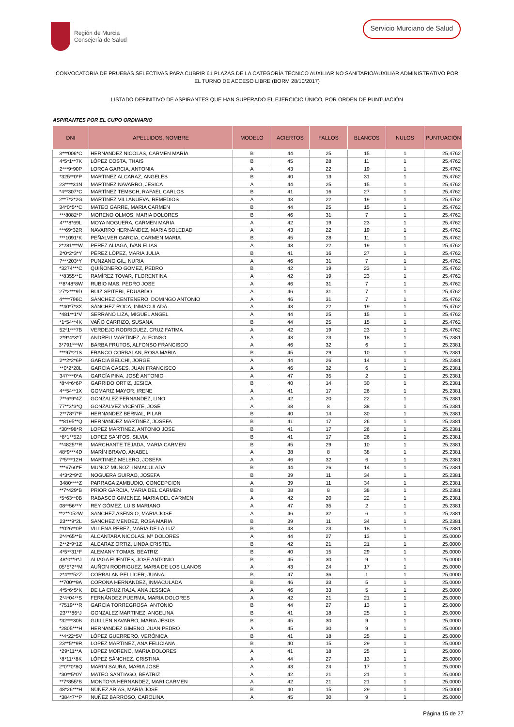Región de Murcia
Consejería de Salud
Servicio Murciano de Salud
CONVOCATORIA DE PRUEBAS SELECTIVAS PARA CUBRIR 61 PLAZAS DE LA CATEGORÍA TÉCNICO AUXILIAR NO SANITARIO/AUXILIAR ADMINISTRATIVO POR EL TURNO DE ACCESO LIBRE (BORM 28/10/2017)
LISTADO DEFINITIVO DE ASPIRANTES QUE HAN SUPERADO EL EJERCICIO ÚNICO, POR ORDEN DE PUNTUACIÓN
ASPIRANTES POR EL CUPO ORDINARIO
| DNI | APELLIDOS, NOMBRE | MODELO | ACIERTOS | FALLOS | BLANCOS | NULOS | PUNTUACIÓN |
| --- | --- | --- | --- | --- | --- | --- | --- |
| 3***006*C | HERNANDEZ NICOLAS, CARMEN MARÍA | B | 44 | 25 | 15 | 1 | 25,4762 |
| 4*5*1**7K | LÓPEZ COSTA, THAIS | B | 45 | 28 | 11 | 1 | 25,4762 |
| 2***9*90P | LORCA GARCIA, ANTONIA | A | 43 | 22 | 19 | 1 | 25,4762 |
| *325**0*P | MARTINEZ ALCARAZ, ANGELES | B | 40 | 13 | 31 | 1 | 25,4762 |
| 23****31N | MARTINEZ NAVARRO, JESICA | A | 44 | 25 | 15 | 1 | 25,4762 |
| *4**307*C | MARTÍNEZ TEMSCH, RAFAEL CARLOS | B | 41 | 16 | 27 | 1 | 25,4762 |
| 2**7*2*2G | MARTÍNEZ VILLANUEVA, REMEDIOS | A | 43 | 22 | 19 | 1 | 25,4762 |
| 34*0*5**C | MATEO GARRE, MARIA CARMEN | B | 44 | 25 | 15 | 1 | 25,4762 |
| ***8082*P | MORENO OLMOS, MARIA DOLORES | B | 46 | 31 | 7 | 1 | 25,4762 |
| 4***8*69L | MOYA NOGUERA, CARMEN MARIA | A | 42 | 19 | 23 | 1 | 25,4762 |
| ***69*32R | NAVARRO HERNÁNDEZ, MARIA SOLEDAD | A | 43 | 22 | 19 | 1 | 25,4762 |
| ***1091*K | PEÑALVER GARCIA, CARMEN MARIA | B | 45 | 28 | 11 | 1 | 25,4762 |
| 2*281***W | PEREZ ALIAGA, IVAN ELIAS | A | 43 | 22 | 19 | 1 | 25,4762 |
| 2*0*2*3*Y | PÉREZ LÓPEZ, MARIA JULIA | B | 41 | 16 | 27 | 1 | 25,4762 |
| 7***203*Y | PUNZANO GIL, NURIA | A | 46 | 31 | 7 | 1 | 25,4762 |
| *3274***C | QUIÑONERO GOMEZ, PEDRO | B | 42 | 19 | 23 | 1 | 25,4762 |
| **8355**E | RAMÍREZ TOVAR, FLORENTINA | A | 42 | 19 | 23 | 1 | 25,4762 |
| **8*48*8W | RUBIO MAS, PEDRO JOSE | A | 46 | 31 | 7 | 1 | 25,4762 |
| 27*2***9D | RUIZ SPITERI, EDUARDO | A | 46 | 31 | 7 | 1 | 25,4762 |
| 4****796C | SÁNCHEZ CENTENERO, DOMINGO ANTONIO | A | 46 | 31 | 7 | 1 | 25,4762 |
| **40*7*3X | SÁNCHEZ ROCA, INMACULADA | A | 43 | 22 | 19 | 1 | 25,4762 |
| *481**1*V | SERRANO LIZA, MIGUEL ANGEL | A | 44 | 25 | 15 | 1 | 25,4762 |
| *1*54**4K | VAÑO CARRIZO, SUSANA | B | 44 | 25 | 15 | 1 | 25,4762 |
| 52*1***7B | VERDEJO RODRIGUEZ, CRUZ FATIMA | A | 42 | 19 | 23 | 1 | 25,4762 |
| 2*9*4*3*T | ANDREU MARTINEZ, ALFONSO | A | 43 | 23 | 18 | 1 | 25,2381 |
| 3*791***W | BARBA FRUTOS, ALFONSO FRANCISCO | A | 46 | 32 | 6 | 1 | 25,2381 |
| ***97*21S | FRANCO CORBALAN, ROSA MARIA | B | 45 | 29 | 10 | 1 | 25,2381 |
| 2**2*2*6P | GARCIA BELCHI, JORGE | A | 44 | 26 | 14 | 1 | 25,2381 |
| **0*2*20L | GARCIA CASES, JUAN FRANCISCO | A | 46 | 32 | 6 | 1 | 25,2381 |
| 347***0*A | GARCÍA PINA, JOSÉ ANTONIO | A | 47 | 35 | 2 | 1 | 25,2381 |
| *8*4*6*6P | GARRIDO ORTIZ, JESICA | B | 40 | 14 | 30 | 1 | 25,2381 |
| 4**54**1X | GOMARIZ MAYOR, IRENE | A | 41 | 17 | 26 | 1 | 25,2381 |
| 7**6*9*4Z | GONZALEZ FERNANDEZ, LINO | A | 42 | 20 | 22 | 1 | 25,2381 |
| 77**3*3*Q | GONZÁLVEZ VICENTE, JOSÉ | A | 38 | 8 | 38 | 1 | 25,2381 |
| 2**78*7*F | HERNANDEZ BERNAL, PILAR | B | 40 | 14 | 30 | 1 | 25,2381 |
| **8195**Q | HERNANDEZ MARTINEZ, JOSEFA | B | 41 | 17 | 26 | 1 | 25,2381 |
| *30**98*R | LOPEZ MARTINEZ, ANTONIO JOSE | B | 41 | 17 | 26 | 1 | 25,2381 |
| *8*1**52J | LOPEZ SANTOS, SILVIA | B | 41 | 17 | 26 | 1 | 25,2381 |
| **4825**R | MARCHANTE TEJADA, MARIA CARMEN | B | 45 | 29 | 10 | 1 | 25,2381 |
| 48*9***4D | MARÍN BRAVO, ANABEL | A | 38 | 8 | 38 | 1 | 25,2381 |
| 7*5***12H | MARTINEZ MELERO, JOSEFA | A | 46 | 32 | 6 | 1 | 25,2381 |
| ***6760*F | MUÑOZ MUÑOZ, INMACULADA | B | 44 | 26 | 14 | 1 | 25,2381 |
| 4*3*2*9*Z | NOGUERA GUIRAO, JOSEFA | B | 39 | 11 | 34 | 1 | 25,2381 |
| 3480****Z | PARRAGA ZAMBUDIO, CONCEPCION | A | 39 | 11 | 34 | 1 | 25,2381 |
| **7*429*B | PRIOR GARCIA, MARIA DEL CARMEN | B | 38 | 8 | 38 | 1 | 25,2381 |
| *5*63**0B | RABASCO GIMENEZ, MARIA DEL CARMEN | A | 42 | 20 | 22 | 1 | 25,2381 |
| 08**56**Y | REY GÓMEZ, LUIS MARIANO | A | 47 | 35 | 2 | 1 | 25,2381 |
| **2**052W | SANCHEZ ASENSIO, MARIA JOSE | A | 46 | 32 | 6 | 1 | 25,2381 |
| 23***9*2L | SANCHEZ MENDEZ, ROSA MARIA | B | 39 | 11 | 34 | 1 | 25,2381 |
| **026**0P | VILLENA PEREZ, MARIA DE LA LUZ | B | 43 | 23 | 18 | 1 | 25,2381 |
| 2*4*65**B | ALCANTARA NICOLAS, Mª DOLORES | A | 44 | 27 | 13 | 1 | 25,0000 |
| 2**2*9*1Z | ALCARAZ ORTIZ, LINDA CRISTEL | B | 42 | 21 | 21 | 1 | 25,0000 |
| 4*5**31*F | ALEMANY TOMAS, BEATRIZ | B | 40 | 15 | 29 | 1 | 25,0000 |
| 48*0**9*J | ALIAGA FUENTES, JOSE ANTONIO | B | 45 | 30 | 9 | 1 | 25,0000 |
| 05*5*2**M | AUÑON RODRIGUEZ, MARIA DE LOS LLANOS | A | 43 | 24 | 17 | 1 | 25,0000 |
| 2*4***52Z | CORBALAN PELLICER, JUANA | B | 47 | 36 | 1 | 1 | 25,0000 |
| **700**9A | CORONA HERNÁNDEZ, INMACULADA | B | 46 | 33 | 5 | 1 | 25,0000 |
| 4*5*6*5*K | DE LA CRUZ RAJA, ANA JESSICA | A | 46 | 33 | 5 | 1 | 25,0000 |
| 2*4*04**S | FERNÁNDEZ PUERMA, MARIA DOLORES | A | 42 | 21 | 21 | 1 | 25,0000 |
| *7519***R | GARCIA TORREGROSA, ANTONIO | B | 44 | 27 | 13 | 1 | 25,0000 |
| 23***86*J | GONZALEZ MARTINEZ, ANGELINA | B | 41 | 18 | 25 | 1 | 25,0000 |
| *32***30B | GUILLEN NAVARRO, MARIA JESUS | B | 45 | 30 | 9 | 1 | 25,0000 |
| *2805***H | HERNANDEZ GIMENO, JUAN PEDRO | A | 45 | 30 | 9 | 1 | 25,0000 |
| **4*22*5V | LÓPEZ GUERRERO, VERÓNICA | B | 41 | 18 | 25 | 1 | 25,0000 |
| 23**5**9R | LOPEZ MARTINEZ, ANA FELICIANA | B | 40 | 15 | 29 | 1 | 25,0000 |
| *29*11**A | LOPEZ MORENO, MARIA DOLORES | A | 41 | 18 | 25 | 1 | 25,0000 |
| *8*11**8K | LÓPEZ SÁNCHEZ, CRISTINA | A | 44 | 27 | 13 | 1 | 25,0000 |
| 2*0**0*8Q | MARIN SAURA, MARIA JOSE | A | 43 | 24 | 17 | 1 | 25,0000 |
| *30**5*0Y | MATEO SANTIAGO, BEATRIZ | A | 42 | 21 | 21 | 1 | 25,0000 |
| **7*855*B | MONTOYA HERNANDEZ, MARI CARMEN | A | 42 | 21 | 21 | 1 | 25,0000 |
| 48*26***H | NÚÑEZ ARIAS, MARÍA JOSÉ | B | 40 | 15 | 29 | 1 | 25,0000 |
| *384*7**P | NUÑEZ BARROSO, CAROLINA | A | 45 | 30 | 9 | 1 | 25,0000 |
Página 15 de 27